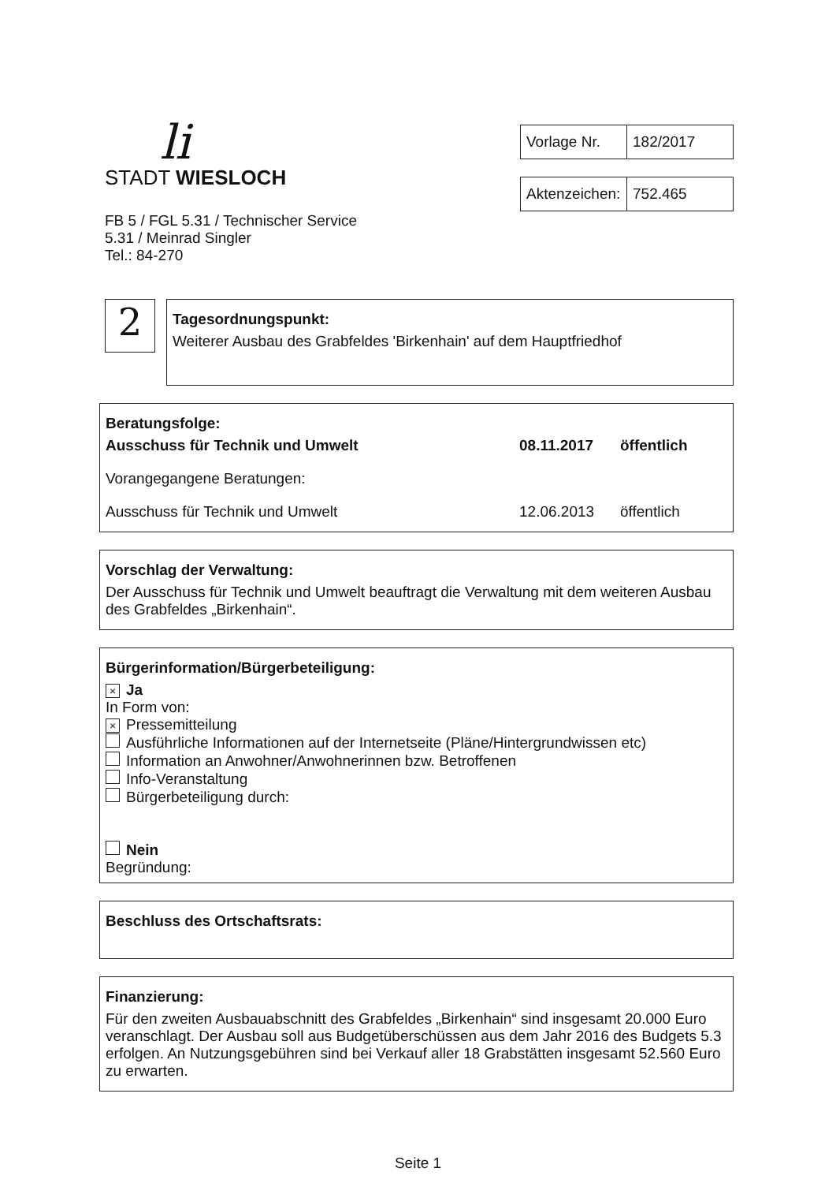li
STADT WIESLOCH
FB 5 / FGL 5.31 / Technischer Service
5.31 / Meinrad Singler
Tel.: 84-270
| Vorlage Nr. | 182/2017 |
| Aktenzeichen: | 752.465 |
2
Tagesordnungspunkt:
Weiterer Ausbau des Grabfeldes 'Birkenhain' auf dem Hauptfriedhof
Beratungsfolge:
Ausschuss für Technik und Umwelt 08.11.2017 öffentlich
Vorangegangene Beratungen:
Ausschuss für Technik und Umwelt 12.06.2013 öffentlich
Vorschlag der Verwaltung:
Der Ausschuss für Technik und Umwelt beauftragt die Verwaltung mit dem weiteren Ausbau des Grabfeldes „Birkenhain“.
Bürgerinformation/Bürgerbeteiligung:
× Ja
In Form von:
× Pressemitteilung
Ausführliche Informationen auf der Internetseite (Pläne/Hintergrundwissen etc)
Information an Anwohner/Anwohnerinnen bzw. Betroffenen
Info-Veranstaltung
Bürgerbeteiligung durch:
Nein
Begründung:
Beschluss des Ortschaftsrats:
Finanzierung:
Für den zweiten Ausbauabschnitt des Grabfeldes „Birkenhain“ sind insgesamt 20.000 Euro veranschlagt. Der Ausbau soll aus Budgetüberschüssen aus dem Jahr 2016 des Budgets 5.3 erfolgen. An Nutzungsgebühren sind bei Verkauf aller 18 Grabstätten insgesamt 52.560 Euro zu erwarten.
Seite 1